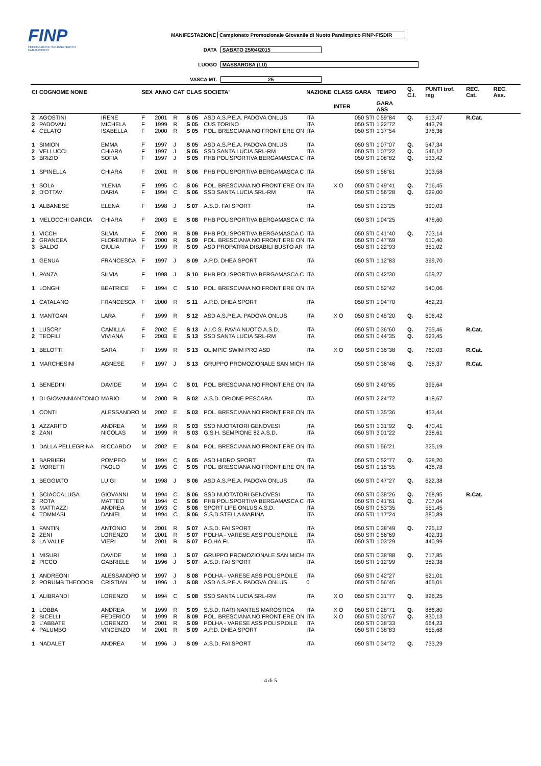FINP
FEDERAZIONE ITALIANA NUOTO PARALIMPICO
MANIFESTAZIONE Campionato Promozionale Giovanile di Nuoto Paralimpico FINP-FISDIR
DATA SABATO 25/04/2015
LUOGO MASSAROSA (LU)
VASCA MT. 25
| Cl | COGNOME NOME | | SEX | ANNO | CAT | CLAS | SOCIETA' | NAZIONE | CLASS | GARA | TEMPO | Q. C.I. | PUNTI trof. reg | REC. Cat. | REC. Ass. |
| --- | --- | --- | --- | --- | --- | --- | --- | --- | --- | --- | --- | --- | --- | --- | --- |
| | | | | | | | | | INTER | | GARA ASS | | | | |
| 2 | AGOSTINI | IRENE | F | 2001 | R | S 05 | ASD A.S.P.E.A. PADOVA ONLUS | ITA | | 050 STI | 0'59"84 | Q. | 613,47 | R.Cat. | |
| 3 | PADOVAN | MICHELA | F | 1999 | R | S 05 | CUS TORINO | ITA | | 050 STI | 1'22"72 | | 443,79 | | |
| 4 | CELATO | ISABELLA | F | 2000 | R | S 05 | POL. BRESCIANA NO FRONTIERE ON | ITA | | 050 STI | 1'37"54 | | 376,36 | | |
| 1 | SIMION | EMMA | F | 1997 | J | S 05 | ASD A.S.P.E.A. PADOVA ONLUS | ITA | | 050 STI | 1'07"07 | Q. | 547,34 | | |
| 2 | VELLUCCI | CHIARA | F | 1997 | J | S 05 | SSD SANTA LUCIA SRL-RM | ITA | | 050 STI | 1'07"22 | Q. | 546,12 | | |
| 3 | BRIZIO | SOFIA | F | 1997 | J | S 05 | PHB POLISPORTIVA BERGAMASCA C | ITA | | 050 STI | 1'08"82 | Q. | 533,42 | | |
| 1 | SPINELLA | CHIARA | F | 2001 | R | S 06 | PHB POLISPORTIVA BERGAMASCA C | ITA | | 050 STI | 1'56"61 | | 303,58 | | |
| 1 | SOLA | YLENIA | F | 1995 | C | S 06 | POL. BRESCIANA NO FRONTIERE ON | ITA | X O | 050 STI | 0'49"41 | Q. | 716,45 | | |
| 2 | D'OTTAVI | DARIA | F | 1994 | C | S 06 | SSD SANTA LUCIA SRL-RM | ITA | | 050 STI | 0'56"28 | Q. | 629,00 | | |
| 1 | ALBANESE | ELENA | F | 1998 | J | S 07 | A.S.D. FAI SPORT | ITA | | 050 STI | 1'23"25 | | 390,03 | | |
| 1 | MELOCCHI GARCIA | CHIARA | F | 2003 | E | S 08 | PHB POLISPORTIVA BERGAMASCA C | ITA | | 050 STI | 1'04"25 | | 478,60 | | |
| 1 | VICCH | SILVIA | F | 2000 | R | S 09 | PHB POLISPORTIVA BERGAMASCA C | ITA | | 050 STI | 0'41"40 | Q. | 703,14 | | |
| 2 | GRANCEA | FLORENTINA | F | 2000 | R | S 09 | POL. BRESCIANA NO FRONTIERE ON | ITA | | 050 STI | 0'47"69 | | 610,40 | | |
| 3 | BALDO | GIULIA | F | 1999 | R | S 09 | ASD PROPATRIA DISABILI BUSTO AR | ITA | | 050 STI | 1'22"93 | | 351,02 | | |
| 1 | GENUA | FRANCESCA | F | 1997 | J | S 09 | A.P.D. DHEA SPORT | ITA | | 050 STI | 1'12"83 | | 399,70 | | |
| 1 | PANZA | SILVIA | F | 1998 | J | S 10 | PHB POLISPORTIVA BERGAMASCA C | ITA | | 050 STI | 0'42"30 | | 669,27 | | |
| 1 | LONGHI | BEATRICE | F | 1994 | C | S 10 | POL. BRESCIANA NO FRONTIERE ON | ITA | | 050 STI | 0'52"42 | | 540,06 | | |
| 1 | CATALANO | FRANCESCA | F | 2000 | R | S 11 | A.P.D. DHEA SPORT | ITA | | 050 STI | 1'04"70 | | 482,23 | | |
| 1 | MANTOAN | LARA | F | 1999 | R | S 12 | ASD A.S.P.E.A. PADOVA ONLUS | ITA | X O | 050 STI | 0'45"20 | Q. | 606,42 | | |
| 1 | LUSCRI' | CAMILLA | F | 2002 | E | S 13 | A.I.C.S. PAVIA NUOTO A.S.D. | ITA | | 050 STI | 0'36"60 | Q. | 755,46 | R.Cat. | |
| 2 | TEOFILI | VIVIANA | F | 2003 | E | S 13 | SSD SANTA LUCIA SRL-RM | ITA | | 050 STI | 0'44"35 | Q. | 623,45 | | |
| 1 | BELOTTI | SARA | F | 1999 | R | S 13 | OLIMPIC SWIM PRO ASD | ITA | X O | 050 STI | 0'36"38 | Q. | 760,03 | R.Cat. | |
| 1 | MARCHESINI | AGNESE | F | 1997 | J | S 13 | GRUPPO PROMOZIONALE SAN MICH | ITA | | 050 STI | 0'36"46 | Q. | 758,37 | R.Cat. | |
| 1 | BENEDINI | DAVIDE | M | 1994 | C | S 01 | POL. BRESCIANA NO FRONTIERE ON | ITA | | 050 STI | 2'49"65 | | 395,64 | | |
| 1 | DI GIOVANNIANTONIO | MARIO | M | 2000 | R | S 02 | A.S.D. ORIONE PESCARA | ITA | | 050 STI | 2'24"72 | | 418,67 | | |
| 1 | CONTI | ALESSANDRO | M | 2002 | E | S 03 | POL. BRESCIANA NO FRONTIERE ON | ITA | | 050 STI | 1'35"36 | | 453,44 | | |
| 1 | AZZARITO | ANDREA | M | 1999 | R | S 03 | SSD NUOTATORI GENOVESI | ITA | | 050 STI | 1'31"92 | Q. | 470,41 | | |
| 2 | ZANI | NICOLAS | M | 1999 | R | S 03 | G.S.H. SEMPIONE 82 A.S.D. | ITA | | 050 STI | 3'01"22 | | 238,61 | | |
| 1 | DALLA PELLEGRINA | RICCARDO | M | 2002 | E | S 04 | POL. BRESCIANA NO FRONTIERE ON | ITA | | 050 STI | 1'56"21 | | 325,19 | | |
| 1 | BARBIERI | POMPEO | M | 1994 | C | S 05 | ASD HIDRO SPORT | ITA | | 050 STI | 0'52"77 | Q. | 628,20 | | |
| 2 | MORETTI | PAOLO | M | 1995 | C | S 05 | POL. BRESCIANA NO FRONTIERE ON | ITA | | 050 STI | 1'15"55 | | 438,78 | | |
| 1 | BEGGIATO | LUIGI | M | 1998 | J | S 06 | ASD A.S.P.E.A. PADOVA ONLUS | ITA | | 050 STI | 0'47"27 | Q. | 622,38 | | |
| 1 | SCIACCALUGA | GIOVANNI | M | 1994 | C | S 06 | SSD NUOTATORI GENOVESI | ITA | | 050 STI | 0'38"26 | Q. | 768,95 | R.Cat. | |
| 2 | ROTA | MATTEO | M | 1994 | C | S 06 | PHB POLISPORTIVA BERGAMASCA C | ITA | | 050 STI | 0'41"61 | Q. | 707,04 | | |
| 3 | MATTIAZZI | ANDREA | M | 1993 | C | S 06 | SPORT LIFE ONLUS A.S.D. | ITA | | 050 STI | 0'53"35 | | 551,45 | | |
| 4 | TOMMASI | DANIEL | M | 1994 | C | S 06 | S.S.D.STELLA MARINA | ITA | | 050 STI | 1'17"24 | | 380,89 | | |
| 1 | FANTIN | ANTONIO | M | 2001 | R | S 07 | A.S.D. FAI SPORT | ITA | | 050 STI | 0'38"49 | Q. | 725,12 | | |
| 2 | ZENI | LORENZO | M | 2001 | R | S 07 | POLHA - VARESE ASS.POLISP.DILE | ITA | | 050 STI | 0'56"69 | | 492,33 | | |
| 3 | LA VALLE | VIERI | M | 2001 | R | S 07 | PO.HA.FI. | ITA | | 050 STI | 1'03"29 | | 440,99 | | |
| 1 | MISURI | DAVIDE | M | 1998 | J | S 07 | GRUPPO PROMOZIONALE SAN MICH | ITA | | 050 STI | 0'38"88 | Q. | 717,85 | | |
| 2 | PICCO | GABRIELE | M | 1996 | J | S 07 | A.S.D. FAI SPORT | ITA | | 050 STI | 1'12"99 | | 382,38 | | |
| 1 | ANDREONI | ALESSANDRO | M | 1997 | J | S 08 | POLHA - VARESE ASS.POLISP.DILE | ITA | | 050 STI | 0'42"27 | | 621,01 | | |
| 2 | PORUMB THEODOR | CRISTIAN | M | 1996 | J | S 08 | ASD A.S.P.E.A. PADOVA ONLUS | 0 | | 050 STI | 0'56"45 | | 465,01 | | |
| 1 | ALIBRANDI | LORENZO | M | 1994 | C | S 08 | SSD SANTA LUCIA SRL-RM | ITA | X O | 050 STI | 0'31"77 | Q. | 826,25 | | |
| 1 | LOBBA | ANDREA | M | 1999 | R | S 09 | S.S.D. RARI NANTES MAROSTICA | ITA | X O | 050 STI | 0'28"71 | Q. | 886,80 | | |
| 2 | BICELLI | FEDERICO | M | 1999 | R | S 09 | POL. BRESCIANA NO FRONTIERE ON | ITA | X O | 050 STI | 0'30"67 | Q. | 830,13 | | |
| 3 | L'ABBATE | LORENZO | M | 2001 | R | S 09 | POLHA - VARESE ASS.POLISP.DILE | ITA | | 050 STI | 0'38"33 | | 664,23 | | |
| 4 | PALUMBO | VINCENZO | M | 2001 | R | S 09 | A.P.D. DHEA SPORT | ITA | | 050 STI | 0'38"83 | | 655,68 | | |
| 1 | NADALET | ANDREA | M | 1996 | J | S 09 | A.S.D. FAI SPORT | ITA | | 050 STI | 0'34"72 | Q. | 733,29 | | |
4 di 5